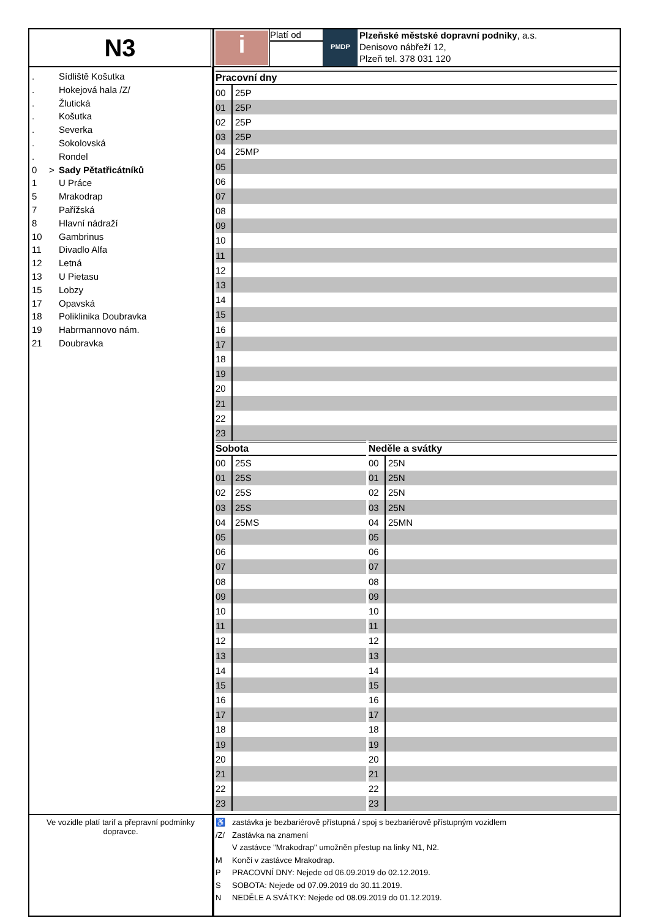N3
i
Platí od
PMDP
Plzeňské městské dopravní podniky, a.s.
Denisovo nábřeží 12,
Plzeň tel. 378 031 120
. Sídliště Košutka
. Hokejová hala /Z/
. Žlutická
. Košutka
. Severka
. Sokolovská
. Rondel
0 > Sady Pětatřicátníků
1 U Práce
5 Mrakodrap
7 Pařížská
8 Hlavní nádraží
10 Gambrinus
11 Divadlo Alfa
12 Letná
13 U Pietasu
15 Lobzy
17 Opavská
18 Poliklinika Doubravka
19 Habrmannovo nám.
21 Doubravka
| Pracovní dny | |
| --- | --- |
| 00 | 25P |
| 01 | 25P |
| 02 | 25P |
| 03 | 25P |
| 04 | 25MP |
| 05 | |
| 06 | |
| 07 | |
| 08 | |
| 09 | |
| 10 | |
| 11 | |
| 12 | |
| 13 | |
| 14 | |
| 15 | |
| 16 | |
| 17 | |
| 18 | |
| 19 | |
| 20 | |
| 21 | |
| 22 | |
| 23 | |
| Sobota | |
| --- | --- |
| 00 | 25S |
| 01 | 25S |
| 02 | 25S |
| 03 | 25S |
| 04 | 25MS |
| 05 | |
| 06 | |
| 07 | |
| 08 | |
| 09 | |
| 10 | |
| 11 | |
| 12 | |
| 13 | |
| 14 | |
| 15 | |
| 16 | |
| 17 | |
| 18 | |
| 19 | |
| 20 | |
| 21 | |
| 22 | |
| 23 | |
| Neděle a svátky | |
| --- | --- |
| 00 | 25N |
| 01 | 25N |
| 02 | 25N |
| 03 | 25N |
| 04 | 25MN |
| 05 | |
| 06 | |
| 07 | |
| 08 | |
| 09 | |
| 10 | |
| 11 | |
| 12 | |
| 13 | |
| 14 | |
| 15 | |
| 16 | |
| 17 | |
| 18 | |
| 19 | |
| 20 | |
| 21 | |
| 22 | |
| 23 | |
Ve vozidle platí tarif a přepravní podmínky dopravce.
♿ zastávka je bezbariérově přístupná / spoj s bezbariérově přístupným vozidlem
/Z/ Zastávka na znamení
V zastávce "Mrakodrap" umožněn přestup na linky N1, N2.
M Končí v zastávce Mrakodrap.
P PRACOVNÍ DNY: Nejede od 06.09.2019 do 02.12.2019.
S SOBOTA: Nejede od 07.09.2019 do 30.11.2019.
N NEDĚLE A SVÁTKY: Nejede od 08.09.2019 do 01.12.2019.